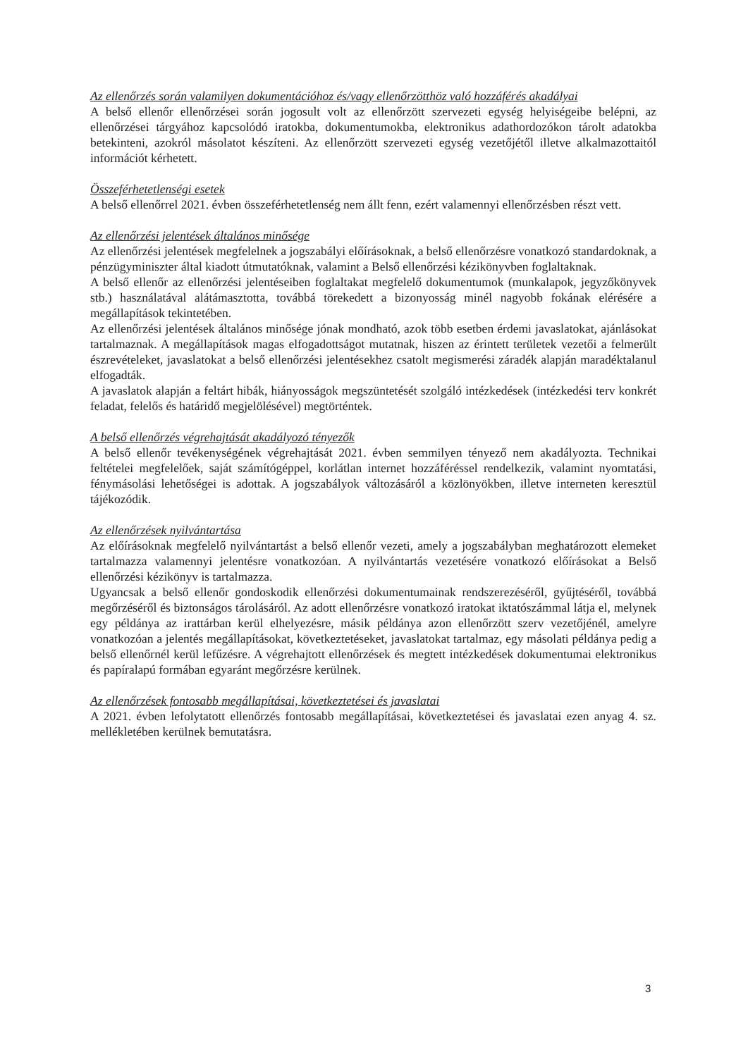Az ellenőrzés során valamilyen dokumentációhoz és/vagy ellenőrzötthöz való hozzáférés akadályai
A belső ellenőr ellenőrzései során jogosult volt az ellenőrzött szervezeti egység helyiségeibe belépni, az ellenőrzései tárgyához kapcsolódó iratokba, dokumentumokba, elektronikus adathordozókon tárolt adatokba betekinteni, azokról másolatot készíteni. Az ellenőrzött szervezeti egység vezetőjétől illetve alkalmazottaitól információt kérhetett.
Összeférhetetlenségi esetek
A belső ellenőrrel 2021. évben összeférhetetlenség nem állt fenn, ezért valamennyi ellenőrzésben részt vett.
Az ellenőrzési jelentések általános minősége
Az ellenőrzési jelentések megfelelnek a jogszabályi előírásoknak, a belső ellenőrzésre vonatkozó standardoknak, a pénzügyminiszter által kiadott útmutatóknak, valamint a Belső ellenőrzési kézikönyvben foglaltaknak.
A belső ellenőr az ellenőrzési jelentéseiben foglaltakat megfelelő dokumentumok (munkalapok, jegyzőkönyvek stb.) használatával alátámasztotta, továbbá törekedett a bizonyosság minél nagyobb fokának elérésére a megállapítások tekintetében.
Az ellenőrzési jelentések általános minősége jónak mondható, azok több esetben érdemi javaslatokat, ajánlásokat tartalmaznak. A megállapítások magas elfogadottságot mutatnak, hiszen az érintett területek vezetői a felmerült észrevételeket, javaslatokat a belső ellenőrzési jelentésekhez csatolt megismerési záradék alapján maradéktalanul elfogadták.
A javaslatok alapján a feltárt hibák, hiányosságok megszüntetését szolgáló intézkedések (intézkedési terv konkrét feladat, felelős és határidő megjelölésével) megtörténtek.
A belső ellenőrzés végrehajtását akadályozó tényezők
A belső ellenőr tevékenységének végrehajtását 2021. évben semmilyen tényező nem akadályozta. Technikai feltételei megfelelőek, saját számítógéppel, korlátlan internet hozzáféréssel rendelkezik, valamint nyomtatási, fénymásolási lehetőségei is adottak. A jogszabályok változásáról a közlönyökben, illetve interneten keresztül tájékozódik.
Az ellenőrzések nyilvántartása
Az előírásoknak megfelelő nyilvántartást a belső ellenőr vezeti, amely a jogszabályban meghatározott elemeket tartalmazza valamennyi jelentésre vonatkozóan. A nyilvántartás vezetésére vonatkozó előírásokat a Belső ellenőrzési kézikönyv is tartalmazza.
Ugyancsak a belső ellenőr gondoskodik ellenőrzési dokumentumainak rendszerezéséről, gyűjtéséről, továbbá megőrzéséről és biztonságos tárolásáról. Az adott ellenőrzésre vonatkozó iratokat iktatószámmal látja el, melynek egy példánya az irattárban kerül elhelyezésre, másik példánya azon ellenőrzött szerv vezetőjénél, amelyre vonatkozóan a jelentés megállapításokat, következtetéseket, javaslatokat tartalmaz, egy másolati példánya pedig a belső ellenőrnél kerül lefűzésre. A végrehajtott ellenőrzések és megtett intézkedések dokumentumai elektronikus és papíralapú formában egyaránt megőrzésre kerülnek.
Az ellenőrzések fontosabb megállapításai, következtetései és javaslatai
A 2021. évben lefolytatott ellenőrzés fontosabb megállapításai, következtetései és javaslatai ezen anyag 4. sz. mellékletében kerülnek bemutatásra.
3